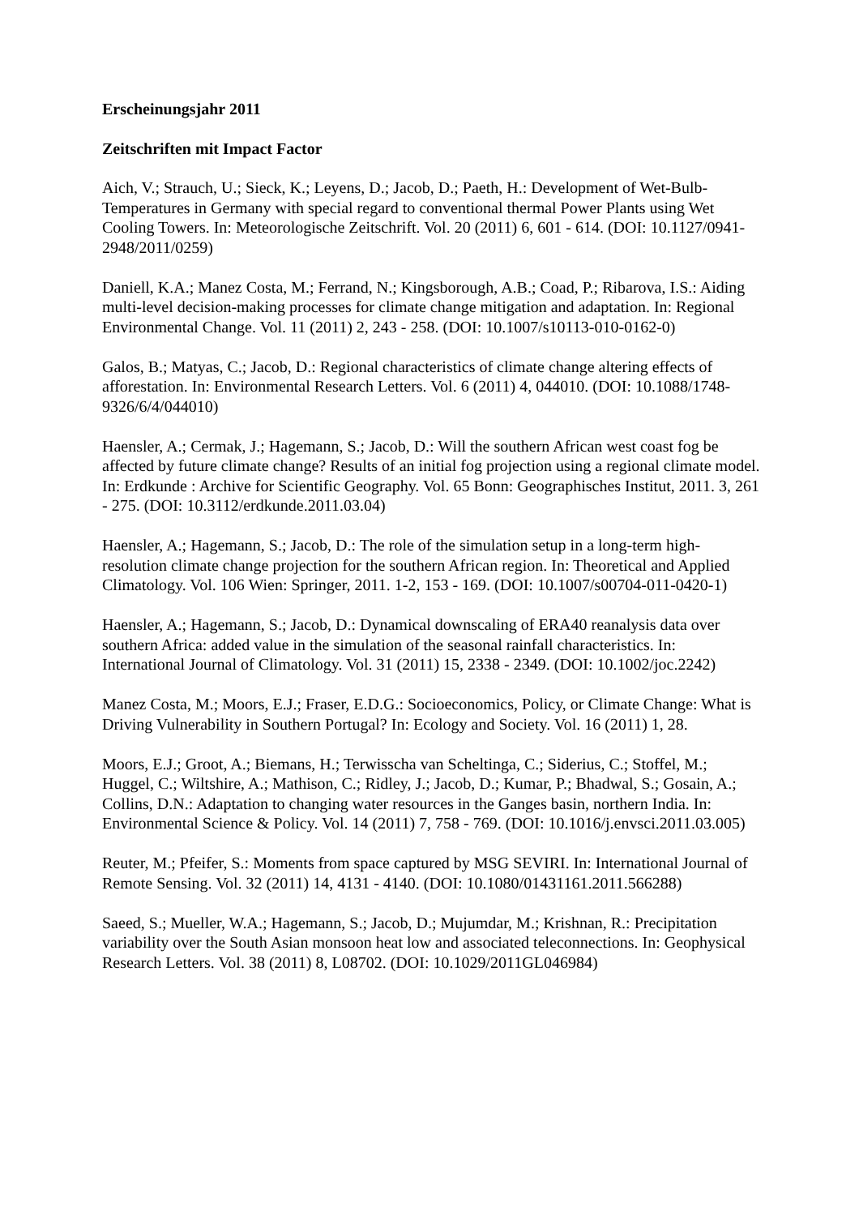Erscheinungsjahr 2011
Zeitschriften mit Impact Factor
Aich, V.; Strauch, U.; Sieck, K.; Leyens, D.; Jacob, D.; Paeth, H.: Development of Wet-Bulb-Temperatures in Germany with special regard to conventional thermal Power Plants using Wet Cooling Towers. In: Meteorologische Zeitschrift. Vol. 20 (2011) 6, 601 - 614. (DOI: 10.1127/0941-2948/2011/0259)
Daniell, K.A.; Manez Costa, M.; Ferrand, N.; Kingsborough, A.B.; Coad, P.; Ribarova, I.S.: Aiding multi-level decision-making processes for climate change mitigation and adaptation. In: Regional Environmental Change. Vol. 11 (2011) 2, 243 - 258. (DOI: 10.1007/s10113-010-0162-0)
Galos, B.; Matyas, C.; Jacob, D.: Regional characteristics of climate change altering effects of afforestation. In: Environmental Research Letters. Vol. 6 (2011) 4, 044010. (DOI: 10.1088/1748-9326/6/4/044010)
Haensler, A.; Cermak, J.; Hagemann, S.; Jacob, D.: Will the southern African west coast fog be affected by future climate change? Results of an initial fog projection using a regional climate model. In: Erdkunde : Archive for Scientific Geography. Vol. 65 Bonn: Geographisches Institut, 2011. 3, 261 - 275. (DOI: 10.3112/erdkunde.2011.03.04)
Haensler, A.; Hagemann, S.; Jacob, D.: The role of the simulation setup in a long-term high-resolution climate change projection for the southern African region. In: Theoretical and Applied Climatology. Vol. 106 Wien: Springer, 2011. 1-2, 153 - 169. (DOI: 10.1007/s00704-011-0420-1)
Haensler, A.; Hagemann, S.; Jacob, D.: Dynamical downscaling of ERA40 reanalysis data over southern Africa: added value in the simulation of the seasonal rainfall characteristics. In: International Journal of Climatology. Vol. 31 (2011) 15, 2338 - 2349. (DOI: 10.1002/joc.2242)
Manez Costa, M.; Moors, E.J.; Fraser, E.D.G.: Socioeconomics, Policy, or Climate Change: What is Driving Vulnerability in Southern Portugal? In: Ecology and Society. Vol. 16 (2011) 1, 28.
Moors, E.J.; Groot, A.; Biemans, H.; Terwisscha van Scheltinga, C.; Siderius, C.; Stoffel, M.; Huggel, C.; Wiltshire, A.; Mathison, C.; Ridley, J.; Jacob, D.; Kumar, P.; Bhadwal, S.; Gosain, A.; Collins, D.N.: Adaptation to changing water resources in the Ganges basin, northern India. In: Environmental Science & Policy. Vol. 14 (2011) 7, 758 - 769. (DOI: 10.1016/j.envsci.2011.03.005)
Reuter, M.; Pfeifer, S.: Moments from space captured by MSG SEVIRI. In: International Journal of Remote Sensing. Vol. 32 (2011) 14, 4131 - 4140. (DOI: 10.1080/01431161.2011.566288)
Saeed, S.; Mueller, W.A.; Hagemann, S.; Jacob, D.; Mujumdar, M.; Krishnan, R.: Precipitation variability over the South Asian monsoon heat low and associated teleconnections. In: Geophysical Research Letters. Vol. 38 (2011) 8, L08702. (DOI: 10.1029/2011GL046984)